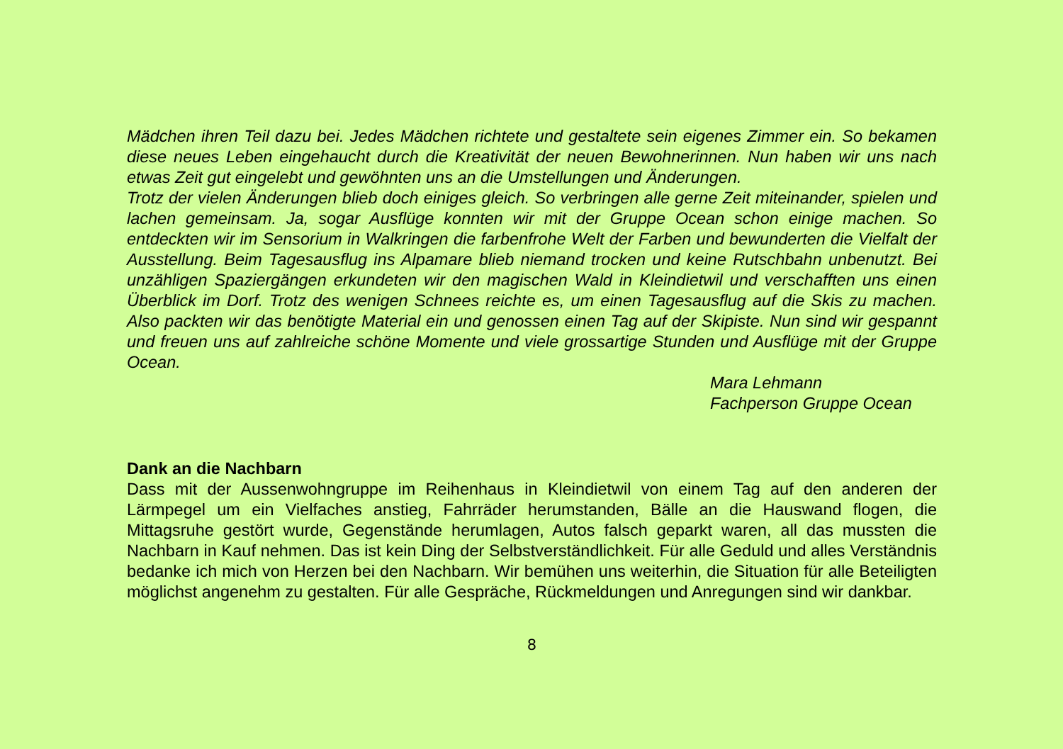Mädchen ihren Teil dazu bei. Jedes Mädchen richtete und gestaltete sein eigenes Zimmer ein. So bekamen diese neues Leben eingehaucht durch die Kreativität der neuen Bewohnerinnen. Nun haben wir uns nach etwas Zeit gut eingelebt und gewöhnten uns an die Umstellungen und Änderungen.
Trotz der vielen Änderungen blieb doch einiges gleich. So verbringen alle gerne Zeit miteinander, spielen und lachen gemeinsam. Ja, sogar Ausflüge konnten wir mit der Gruppe Ocean schon einige machen. So entdeckten wir im Sensorium in Walkringen die farbenfrohe Welt der Farben und bewunderten die Vielfalt der Ausstellung. Beim Tagesausflug ins Alpamare blieb niemand trocken und keine Rutschbahn unbenutzt. Bei unzähligen Spaziergängen erkundeten wir den magischen Wald in Kleindietwil und verschafften uns einen Überblick im Dorf. Trotz des wenigen Schnees reichte es, um einen Tagesausflug auf die Skis zu machen. Also packten wir das benötigte Material ein und genossen einen Tag auf der Skipiste. Nun sind wir gespannt und freuen uns auf zahlreiche schöne Momente und viele grossartige Stunden und Ausflüge mit der Gruppe Ocean.
Mara Lehmann
Fachperson Gruppe Ocean
Dank an die Nachbarn
Dass mit der Aussenwohngruppe im Reihenhaus in Kleindietwil von einem Tag auf den anderen der Lärmpegel um ein Vielfaches anstieg, Fahrräder herumstanden, Bälle an die Hauswand flogen, die Mittagsruhe gestört wurde, Gegenstände herumlagen, Autos falsch geparkt waren, all das mussten die Nachbarn in Kauf nehmen. Das ist kein Ding der Selbstverständlichkeit. Für alle Geduld und alles Verständnis bedanke ich mich von Herzen bei den Nachbarn. Wir bemühen uns weiterhin, die Situation für alle Beteiligten möglichst angenehm zu gestalten. Für alle Gespräche, Rückmeldungen und Anregungen sind wir dankbar.
8